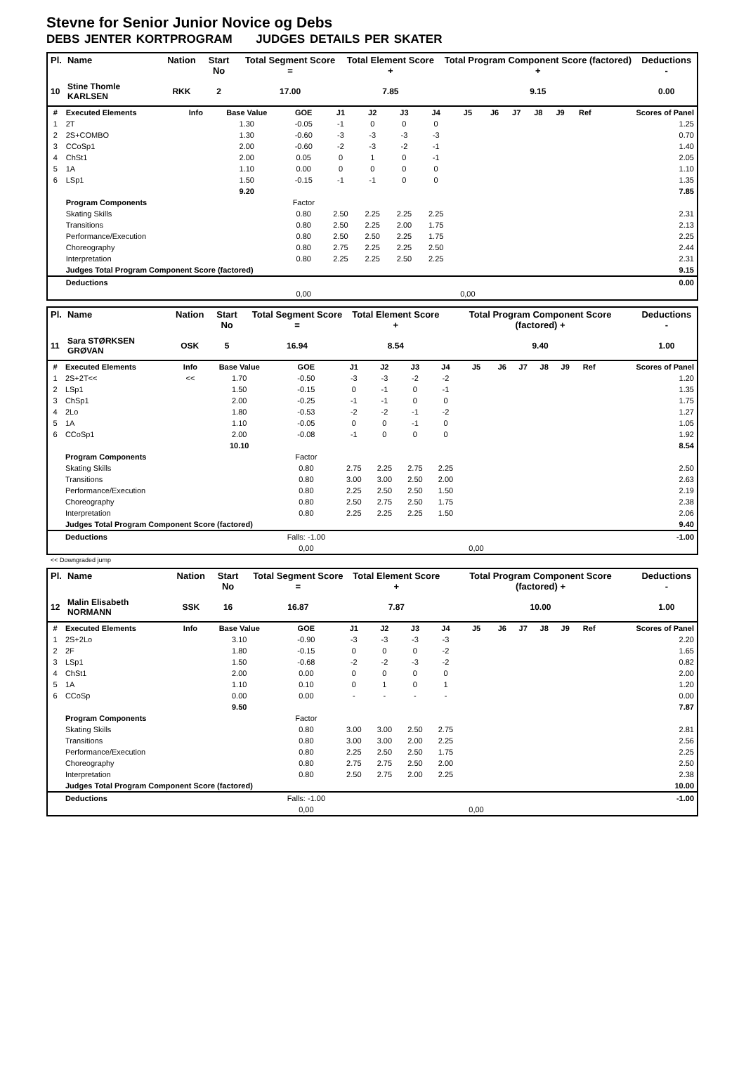Stevne for Senior Junior Novice og Debs
DEBS JENTER KORTPROGRAM JUDGES DETAILS PER SKATER
| Pl. | Name | Nation | Start No | Total Segment Score = | Total Element Score + | Total Program Component Score (factored) + | Deductions - |
| --- | --- | --- | --- | --- | --- | --- | --- |
| 10 | Stine Thomle KARLSEN | RKK | 2 | 17.00 | 7.85 | 9.15 | 0.00 |
| # | Executed Elements | Info | Base Value | GOE | J1 | J2 | J3 | J4 | J5 | J6 | J7 | J8 | J9 | Ref | Scores of Panel |
| --- | --- | --- | --- | --- | --- | --- | --- | --- | --- | --- | --- | --- | --- | --- | --- |
| 1 | 2T | | 1.30 | -0.05 | -1 | 0 | 0 | 0 | | | | | | | 1.25 |
| 2 | 2S+COMBO | | 1.30 | -0.60 | -3 | -3 | -3 | -3 | | | | | | | 0.70 |
| 3 | CCoSp1 | | 2.00 | -0.60 | -2 | -3 | -2 | -1 | | | | | | | 1.40 |
| 4 | ChSt1 | | 2.00 | 0.05 | 0 | 1 | 0 | -1 | | | | | | | 2.05 |
| 5 | 1A | | 1.10 | 0.00 | 0 | 0 | 0 | 0 | | | | | | | 1.10 |
| 6 | LSp1 | | 1.50 | -0.15 | -1 | -1 | 0 | 0 | | | | | | | 1.35 |
| | | | 9.20 | | | | | | | | | | | | 7.85 |
| | Program Components | | | Factor | | | | | | | | | | | |
| | Skating Skills | | | 0.80 | 2.50 | 2.25 | 2.25 | 2.25 | | | | | | | 2.31 |
| | Transitions | | | 0.80 | 2.50 | 2.25 | 2.00 | 1.75 | | | | | | | 2.13 |
| | Performance/Execution | | | 0.80 | 2.50 | 2.50 | 2.25 | 1.75 | | | | | | | 2.25 |
| | Choreography | | | 0.80 | 2.75 | 2.25 | 2.25 | 2.50 | | | | | | | 2.44 |
| | Interpretation | | | 0.80 | 2.25 | 2.25 | 2.50 | 2.25 | | | | | | | 2.31 |
| | Judges Total Program Component Score (factored) | | | | | | | | | | | | | | 9.15 |
| | Deductions | | | | | | | | | | | | | | 0.00 |
| | | | | 0,00 | | | | | 0,00 | | | | | | |
| Pl. | Name | Nation | Start No | Total Segment Score = | Total Element Score + | Total Program Component Score (factored) + | Deductions - |
| --- | --- | --- | --- | --- | --- | --- | --- |
| 11 | Sara STØRKSEN GRØVAN | OSK | 5 | 16.94 | 8.54 | 9.40 | 1.00 |
| # | Executed Elements | Info | Base Value | GOE | J1 | J2 | J3 | J4 | J5 | J6 | J7 | J8 | J9 | Ref | Scores of Panel |
| --- | --- | --- | --- | --- | --- | --- | --- | --- | --- | --- | --- | --- | --- | --- | --- |
| 1 | 2S+2T<< | << | 1.70 | -0.50 | -3 | -3 | -2 | -2 | | | | | | | 1.20 |
| 2 | LSp1 | | 1.50 | -0.15 | 0 | -1 | 0 | -1 | | | | | | | 1.35 |
| 3 | ChSp1 | | 2.00 | -0.25 | -1 | -1 | 0 | 0 | | | | | | | 1.75 |
| 4 | 2Lo | | 1.80 | -0.53 | -2 | -2 | -1 | -2 | | | | | | | 1.27 |
| 5 | 1A | | 1.10 | -0.05 | 0 | 0 | -1 | 0 | | | | | | | 1.05 |
| 6 | CCoSp1 | | 2.00 | -0.08 | -1 | 0 | 0 | 0 | | | | | | | 1.92 |
| | | | 10.10 | | | | | | | | | | | | 8.54 |
| | Program Components | | | Factor | | | | | | | | | | | |
| | Skating Skills | | | 0.80 | 2.75 | 2.25 | 2.75 | 2.25 | | | | | | | 2.50 |
| | Transitions | | | 0.80 | 3.00 | 3.00 | 2.50 | 2.00 | | | | | | | 2.63 |
| | Performance/Execution | | | 0.80 | 2.25 | 2.50 | 2.50 | 1.50 | | | | | | | 2.19 |
| | Choreography | | | 0.80 | 2.50 | 2.75 | 2.50 | 1.75 | | | | | | | 2.38 |
| | Interpretation | | | 0.80 | 2.25 | 2.25 | 2.25 | 1.50 | | | | | | | 2.06 |
| | Judges Total Program Component Score (factored) | | | | | | | | | | | | | | 9.40 |
| | Deductions | | | Falls: -1.00 | | | | | | | | | | | -1.00 |
| | | | | 0,00 | | | | | 0,00 | | | | | | |
<< Downgraded jump
| Pl. | Name | Nation | Start No | Total Segment Score = | Total Element Score + | Total Program Component Score (factored) + | Deductions - |
| --- | --- | --- | --- | --- | --- | --- | --- |
| 12 | Malin Elisabeth NORMANN | SSK | 16 | 16.87 | 7.87 | 10.00 | 1.00 |
| # | Executed Elements | Info | Base Value | GOE | J1 | J2 | J3 | J4 | J5 | J6 | J7 | J8 | J9 | Ref | Scores of Panel |
| --- | --- | --- | --- | --- | --- | --- | --- | --- | --- | --- | --- | --- | --- | --- | --- |
| 1 | 2S+2Lo | | 3.10 | -0.90 | -3 | -3 | -3 | -3 | | | | | | | 2.20 |
| 2 | 2F | | 1.80 | -0.15 | 0 | 0 | 0 | -2 | | | | | | | 1.65 |
| 3 | LSp1 | | 1.50 | -0.68 | -2 | -2 | -3 | -2 | | | | | | | 0.82 |
| 4 | ChSt1 | | 2.00 | 0.00 | 0 | 0 | 0 | 0 | | | | | | | 2.00 |
| 5 | 1A | | 1.10 | 0.10 | 0 | 1 | 0 | 1 | | | | | | | 1.20 |
| 6 | CCoSp | | 0.00 | 0.00 | - | - | - | - | | | | | | | 0.00 |
| | | | 9.50 | | | | | | | | | | | | 7.87 |
| | Program Components | | | Factor | | | | | | | | | | | |
| | Skating Skills | | | 0.80 | 3.00 | 3.00 | 2.50 | 2.75 | | | | | | | 2.81 |
| | Transitions | | | 0.80 | 3.00 | 3.00 | 2.00 | 2.25 | | | | | | | 2.56 |
| | Performance/Execution | | | 0.80 | 2.25 | 2.50 | 2.50 | 1.75 | | | | | | | 2.25 |
| | Choreography | | | 0.80 | 2.75 | 2.75 | 2.50 | 2.00 | | | | | | | 2.50 |
| | Interpretation | | | 0.80 | 2.50 | 2.75 | 2.00 | 2.25 | | | | | | | 2.38 |
| | Judges Total Program Component Score (factored) | | | | | | | | | | | | | | 10.00 |
| | Deductions | | | Falls: -1.00 | | | | | | | | | | | -1.00 |
| | | | | 0,00 | | | | | 0,00 | | | | | | |